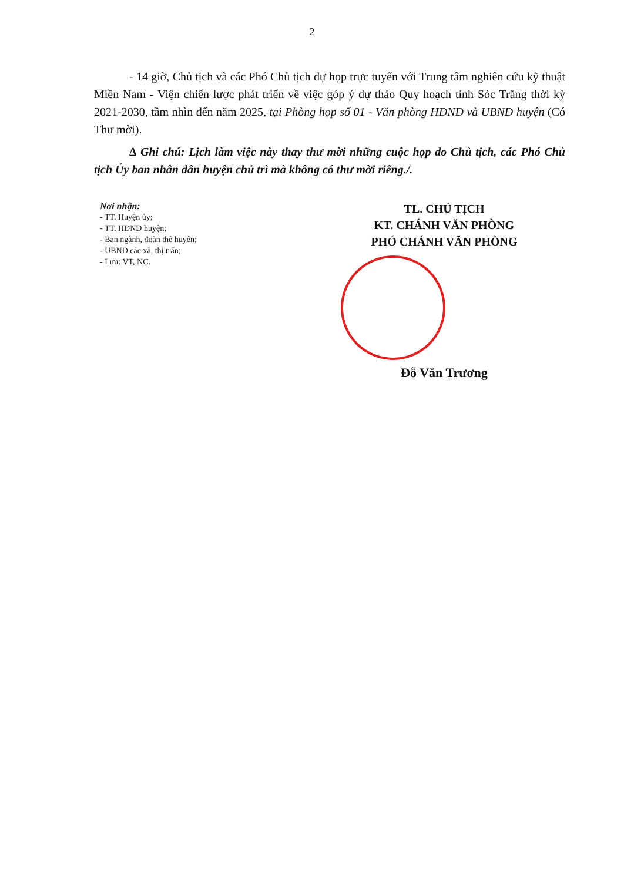2
- 14 giờ, Chủ tịch và các Phó Chủ tịch dự họp trực tuyến với Trung tâm nghiên cứu kỹ thuật Miền Nam - Viện chiến lược phát triển về việc góp ý dự thảo Quy hoạch tỉnh Sóc Trăng thời kỳ 2021-2030, tầm nhìn đến năm 2025, tại Phòng họp số 01 - Văn phòng HĐND và UBND huyện (Có Thư mời).
∆ Ghi chú: Lịch làm việc này thay thư mời những cuộc họp do Chủ tịch, các Phó Chủ tịch Ủy ban nhân dân huyện chủ trì mà không có thư mời riêng./.
Nơi nhận:
- TT. Huyện ủy;
- TT. HĐND huyện;
- Ban ngành, đoàn thể huyện;
- UBND các xã, thị trấn;
- Lưu: VT, NC.
TL. CHỦ TỊCH
KT. CHÁNH VĂN PHÒNG
PHÓ CHÁNH VĂN PHÒNG
Đỗ Văn Trương